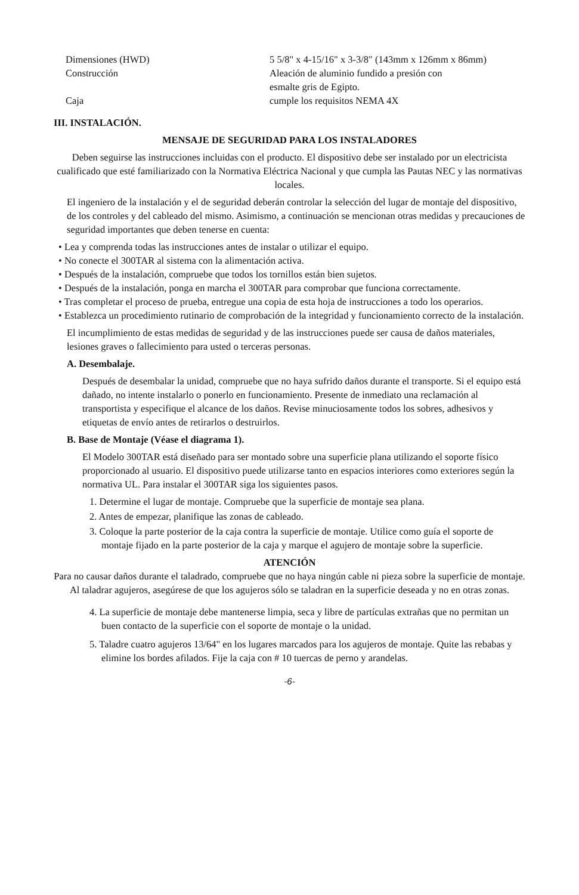| Dimensiones (HWD) | 5 5/8" x 4-15/16" x 3-3/8" (143mm x 126mm x 86mm) |
| Construcción | Aleación de aluminio fundido a presión con esmalte gris de Egipto. |
| Caja | cumple los requisitos NEMA 4X |
III. INSTALACIÓN.
MENSAJE DE SEGURIDAD PARA LOS INSTALADORES
Deben seguirse las instrucciones incluidas con el producto. El dispositivo debe ser instalado por un electricista cualificado que esté familiarizado con la Normativa Eléctrica Nacional y que cumpla las Pautas NEC y las normativas locales.
El ingeniero de la instalación y el de seguridad deberán controlar la selección del lugar de montaje del dispositivo, de los controles y del cableado del mismo. Asimismo, a continuación se mencionan otras medidas y precauciones de seguridad importantes que deben tenerse en cuenta:
• Lea y comprenda todas las instrucciones antes de instalar o utilizar el equipo.
• No conecte el 300TAR al sistema con la alimentación activa.
• Después de la instalación, compruebe que todos los tornillos están bien sujetos.
• Después de la instalación, ponga en marcha el 300TAR para comprobar que funciona correctamente.
• Tras completar el proceso de prueba, entregue una copia de esta hoja de instrucciones a todo los operarios.
• Establezca un procedimiento rutinario de comprobación de la integridad y funcionamiento correcto de la instalación.
El incumplimiento de estas medidas de seguridad y de las instrucciones puede ser causa de daños materiales, lesiones graves o fallecimiento para usted o terceras personas.
A. Desembalaje.
Después de desembalar la unidad, compruebe que no haya sufrido daños durante el transporte. Si el equipo está dañado, no intente instalarlo o ponerlo en funcionamiento. Presente de inmediato una reclamación al transportista y especifique el alcance de los daños. Revise minuciosamente todos los sobres, adhesivos y etiquetas de envío antes de retirarlos o destruirlos.
B. Base de Montaje (Véase el diagrama 1).
El Modelo 300TAR está diseñado para ser montado sobre una superficie plana utilizando el soporte físico proporcionado al usuario. El dispositivo puede utilizarse tanto en espacios interiores como exteriores según la normativa UL. Para instalar el 300TAR siga los siguientes pasos.
1. Determine el lugar de montaje. Compruebe que la superficie de montaje sea plana.
2. Antes de empezar, planifique las zonas de cableado.
3. Coloque la parte posterior de la caja contra la superficie de montaje. Utilice como guía el soporte de montaje fijado en la parte posterior de la caja y marque el agujero de montaje sobre la superficie.
ATENCIÓN
Para no causar daños durante el taladrado, compruebe que no haya ningún cable ni pieza sobre la superficie de montaje. Al taladrar agujeros, asegúrese de que los agujeros sólo se taladran en la superficie deseada y no en otras zonas.
4. La superficie de montaje debe mantenerse limpia, seca y libre de partículas extrañas que no permitan un buen contacto de la superficie con el soporte de montaje o la unidad.
5. Taladre cuatro agujeros 13/64" en los lugares marcados para los agujeros de montaje. Quite las rebabas y elimine los bordes afilados. Fije la caja con # 10 tuercas de perno y arandelas.
-6-